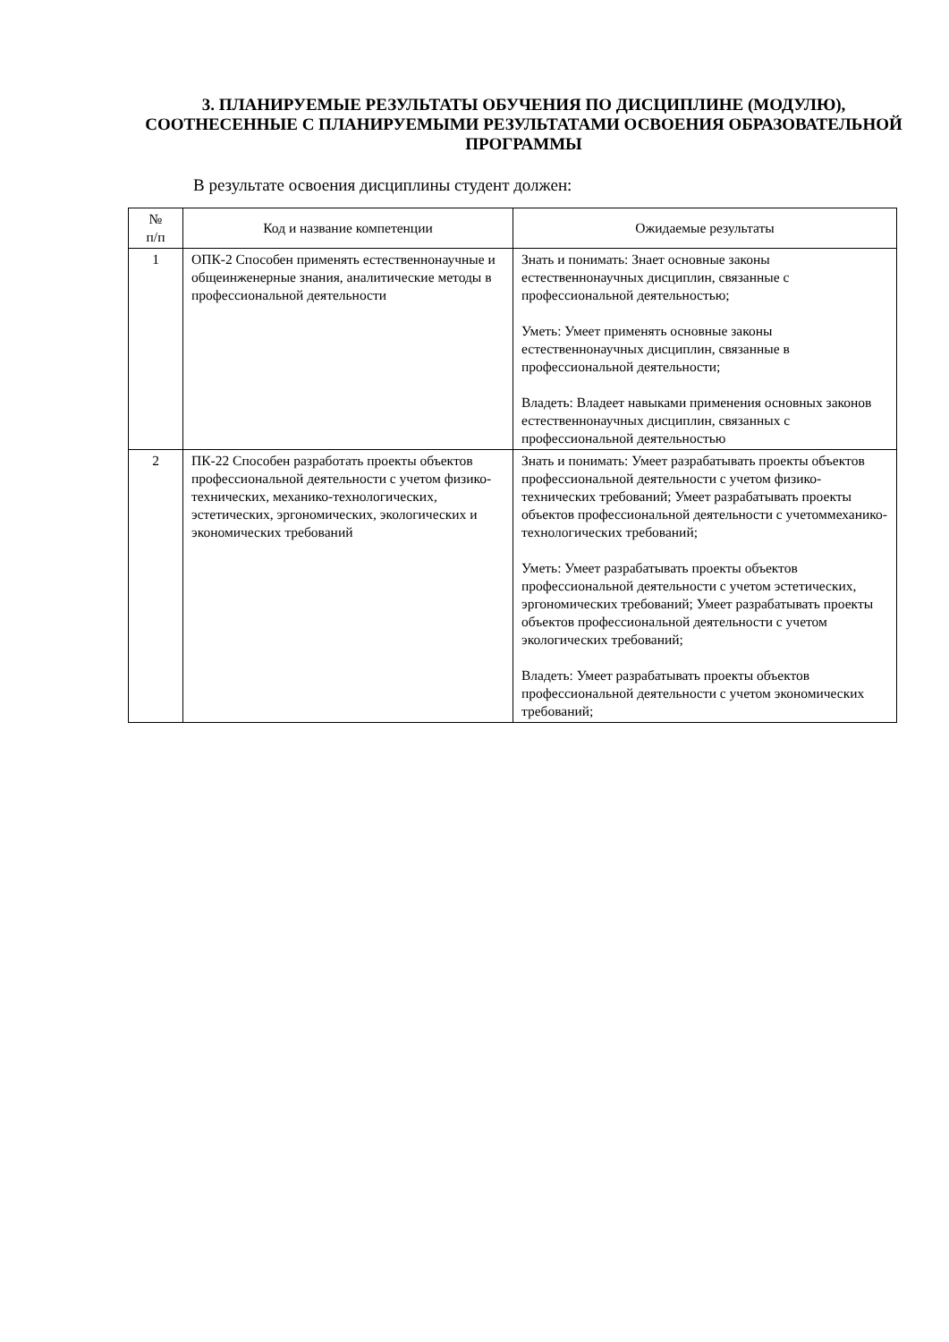3. ПЛАНИРУЕМЫЕ РЕЗУЛЬТАТЫ ОБУЧЕНИЯ ПО ДИСЦИПЛИНЕ (МОДУЛЮ), СООТНЕСЕННЫЕ С ПЛАНИРУЕМЫМИ РЕЗУЛЬТАТАМИ ОСВОЕНИЯ ОБРАЗОВАТЕЛЬНОЙ ПРОГРАММЫ
В результате освоения дисциплины студент должен:
| № п/п | Код и название компетенции | Ожидаемые результаты |
| --- | --- | --- |
| 1 | ОПК-2 Способен применять естественнонаучные и общеинженерные знания, аналитические методы в профессиональной деятельности | Знать и понимать: Знает основные законы естественнонаучных дисциплин, связанные с профессиональной деятельностью; Уметь: Умеет применять основные законы естественнонаучных дисциплин, связанные в профессиональной деятельности; Владеть: Владеет навыками применения основных законов естественнонаучных дисциплин, связанных с профессиональной деятельностью |
| 2 | ПК-22 Способен разработать проекты объектов профессиональной деятельности с учетом физико-технических, механико-технологических, эстетических, эргономических, экологических и экономических требований | Знать и понимать: Умеет разрабатывать проекты объектов профессиональной деятельности с учетом физико-технических требований; Умеет разрабатывать проекты объектов профессиональной деятельности с учетоммеханико-технологических требований; Уметь: Умеет разрабатывать проекты объектов профессиональной деятельности с учетом эстетических, эргономических требований; Умеет разрабатывать проекты объектов профессиональной деятельности с учетом экологических требований; Владеть: Умеет разрабатывать проекты объектов профессиональной деятельности с учетом экономических требований; |